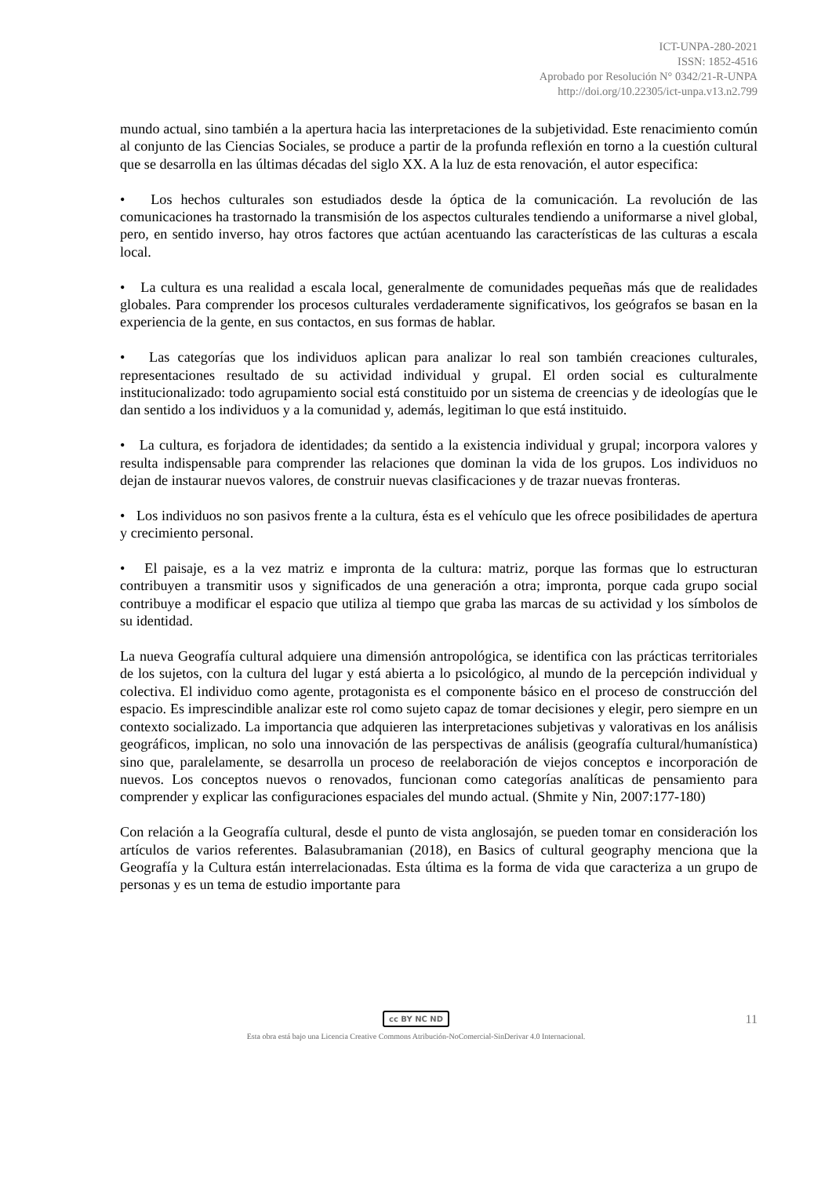ICT-UNPA-280-2021
ISSN: 1852-4516
Aprobado por Resolución N° 0342/21-R-UNPA
http://doi.org/10.22305/ict-unpa.v13.n2.799
mundo actual, sino también a la apertura hacia las interpretaciones de la subjetividad. Este renacimiento común al conjunto de las Ciencias Sociales, se produce a partir de la profunda reflexión en torno a la cuestión cultural que se desarrolla en las últimas décadas del siglo XX. A la luz de esta renovación, el autor especifica:
• Los hechos culturales son estudiados desde la óptica de la comunicación. La revolución de las comunicaciones ha trastornado la transmisión de los aspectos culturales tendiendo a uniformarse a nivel global, pero, en sentido inverso, hay otros factores que actúan acentuando las características de las culturas a escala local.
• La cultura es una realidad a escala local, generalmente de comunidades pequeñas más que de realidades globales. Para comprender los procesos culturales verdaderamente significativos, los geógrafos se basan en la experiencia de la gente, en sus contactos, en sus formas de hablar.
• Las categorías que los individuos aplican para analizar lo real son también creaciones culturales, representaciones resultado de su actividad individual y grupal. El orden social es culturalmente institucionalizado: todo agrupamiento social está constituido por un sistema de creencias y de ideologías que le dan sentido a los individuos y a la comunidad y, además, legitiman lo que está instituido.
• La cultura, es forjadora de identidades; da sentido a la existencia individual y grupal; incorpora valores y resulta indispensable para comprender las relaciones que dominan la vida de los grupos. Los individuos no dejan de instaurar nuevos valores, de construir nuevas clasificaciones y de trazar nuevas fronteras.
• Los individuos no son pasivos frente a la cultura, ésta es el vehículo que les ofrece posibilidades de apertura y crecimiento personal.
• El paisaje, es a la vez matriz e impronta de la cultura: matriz, porque las formas que lo estructuran contribuyen a transmitir usos y significados de una generación a otra; impronta, porque cada grupo social contribuye a modificar el espacio que utiliza al tiempo que graba las marcas de su actividad y los símbolos de su identidad.
La nueva Geografía cultural adquiere una dimensión antropológica, se identifica con las prácticas territoriales de los sujetos, con la cultura del lugar y está abierta a lo psicológico, al mundo de la percepción individual y colectiva. El individuo como agente, protagonista es el componente básico en el proceso de construcción del espacio. Es imprescindible analizar este rol como sujeto capaz de tomar decisiones y elegir, pero siempre en un contexto socializado. La importancia que adquieren las interpretaciones subjetivas y valorativas en los análisis geográficos, implican, no solo una innovación de las perspectivas de análisis (geografía cultural/humanística) sino que, paralelamente, se desarrolla un proceso de reelaboración de viejos conceptos e incorporación de nuevos. Los conceptos nuevos o renovados, funcionan como categorías analíticas de pensamiento para comprender y explicar las configuraciones espaciales del mundo actual. (Shmite y Nin, 2007:177-180)
Con relación a la Geografía cultural, desde el punto de vista anglosajón, se pueden tomar en consideración los artículos de varios referentes. Balasubramanian (2018), en Basics of cultural geography menciona que la Geografía y la Cultura están interrelacionadas. Esta última es la forma de vida que caracteriza a un grupo de personas y es un tema de estudio importante para
cc BY NC ND
Esta obra está bajo una Licencia Creative Commons Atribución-NoComercial-SinDerivar 4.0 Internacional.
11